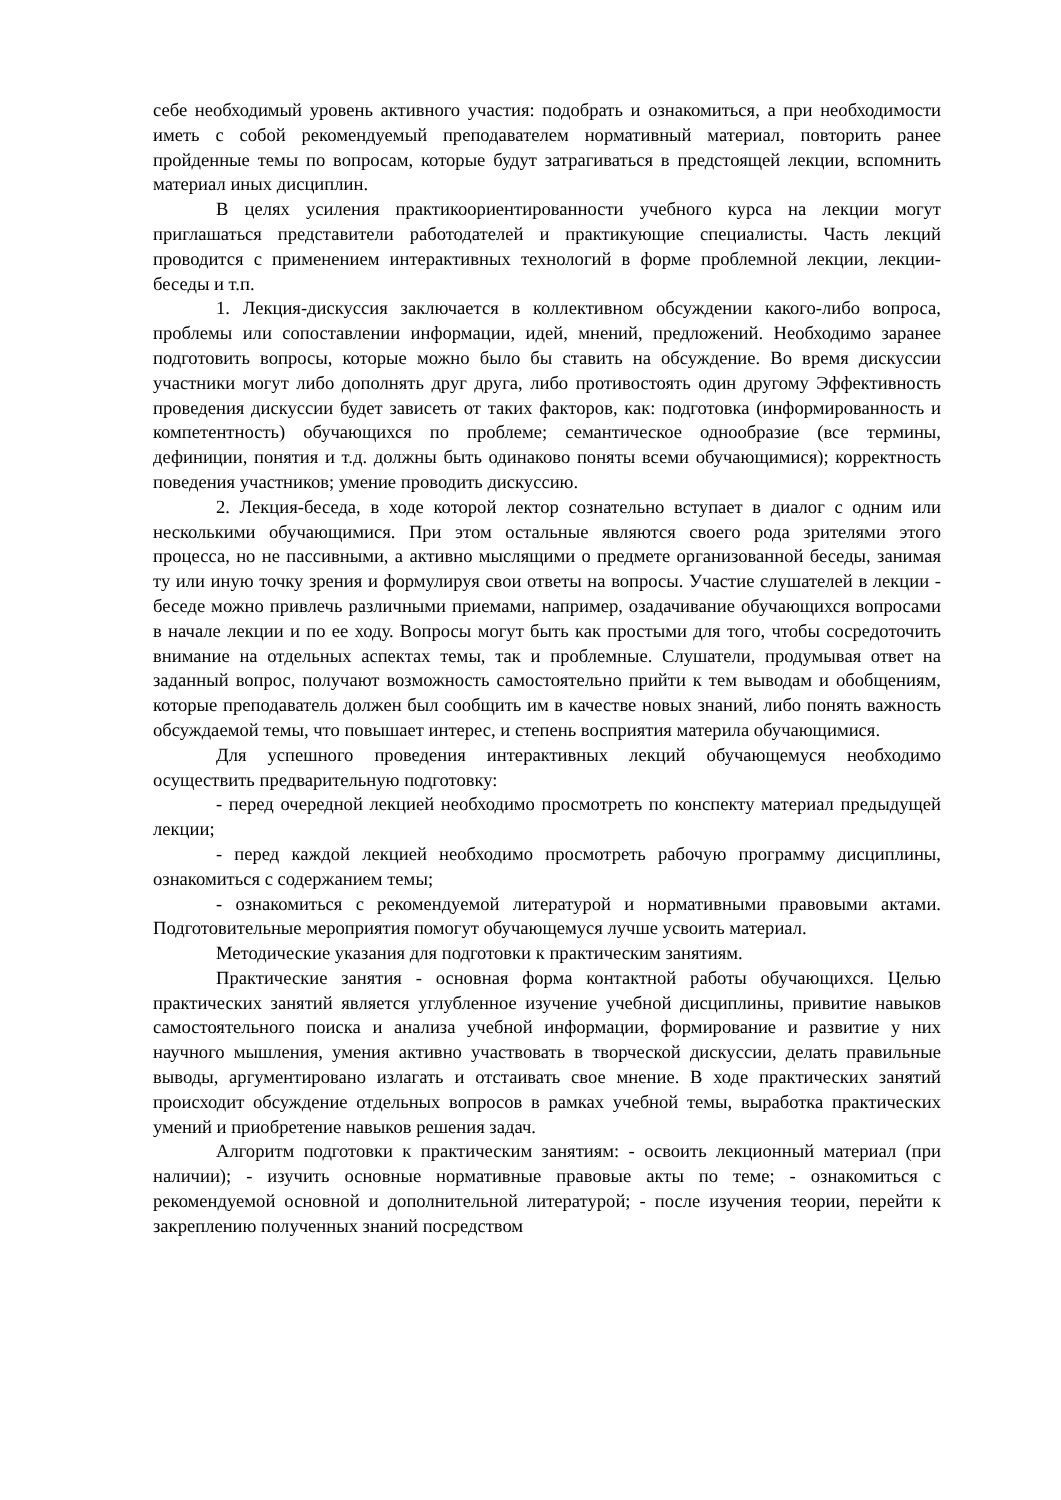себе необходимый уровень активного участия: подобрать и ознакомиться, а при необходимости иметь с собой рекомендуемый преподавателем нормативный материал, повторить ранее пройденные темы по вопросам, которые будут затрагиваться в предстоящей лекции, вспомнить материал иных дисциплин.
В целях усиления практикоориентированности учебного курса на лекции могут приглашаться представители работодателей и практикующие специалисты. Часть лекций проводится с применением интерактивных технологий в форме проблемной лекции, лекции-беседы и т.п.
1. Лекция-дискуссия заключается в коллективном обсуждении какого-либо вопроса, проблемы или сопоставлении информации, идей, мнений, предложений. Необходимо заранее подготовить вопросы, которые можно было бы ставить на обсуждение. Во время дискуссии участники могут либо дополнять друг друга, либо противостоять один другому Эффективность проведения дискуссии будет зависеть от таких факторов, как: подготовка (информированность и компетентность) обучающихся по проблеме; семантическое однообразие (все термины, дефиниции, понятия и т.д. должны быть одинаково поняты всеми обучающимися); корректность поведения участников; умение проводить дискуссию.
2. Лекция-беседа, в ходе которой лектор сознательно вступает в диалог с одним или несколькими обучающимися. При этом остальные являются своего рода зрителями этого процесса, но не пассивными, а активно мыслящими о предмете организованной беседы, занимая ту или иную точку зрения и формулируя свои ответы на вопросы. Участие слушателей в лекции - беседе можно привлечь различными приемами, например, озадачивание обучающихся вопросами в начале лекции и по ее ходу. Вопросы могут быть как простыми для того, чтобы сосредоточить внимание на отдельных аспектах темы, так и проблемные. Слушатели, продумывая ответ на заданный вопрос, получают возможность самостоятельно прийти к тем выводам и обобщениям, которые преподаватель должен был сообщить им в качестве новых знаний, либо понять важность обсуждаемой темы, что повышает интерес, и степень восприятия материла обучающимися.
Для успешного проведения интерактивных лекций обучающемуся необходимо осуществить предварительную подготовку:
- перед очередной лекцией необходимо просмотреть по конспекту материал предыдущей лекции;
- перед каждой лекцией необходимо просмотреть рабочую программу дисциплины, ознакомиться с содержанием темы;
- ознакомиться с рекомендуемой литературой и нормативными правовыми актами. Подготовительные мероприятия помогут обучающемуся лучше усвоить материал.
Методические указания для подготовки к практическим занятиям.
Практические занятия - основная форма контактной работы обучающихся. Целью практических занятий является углубленное изучение учебной дисциплины, привитие навыков самостоятельного поиска и анализа учебной информации, формирование и развитие у них научного мышления, умения активно участвовать в творческой дискуссии, делать правильные выводы, аргументировано излагать и отстаивать свое мнение. В ходе практических занятий происходит обсуждение отдельных вопросов в рамках учебной темы, выработка практических умений и приобретение навыков решения задач.
Алгоритм подготовки к практическим занятиям: - освоить лекционный материал (при наличии); - изучить основные нормативные правовые акты по теме; - ознакомиться с рекомендуемой основной и дополнительной литературой; - после изучения теории, перейти к закреплению полученных знаний посредством